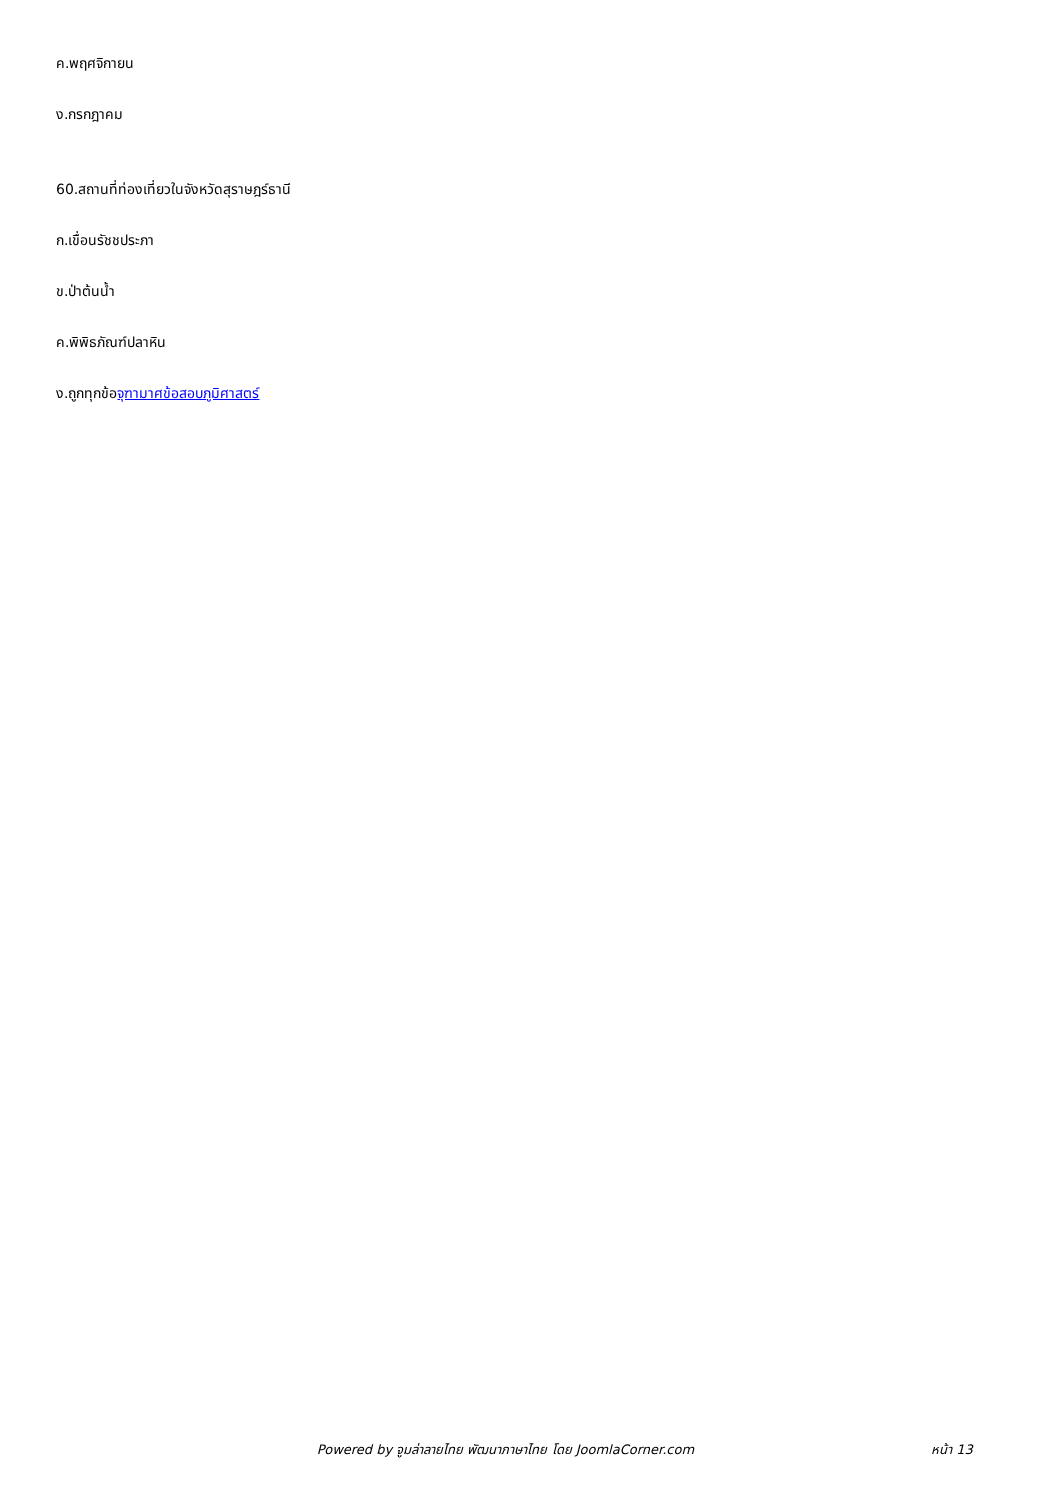ค.พฤศจิกายน
ง.กรกฎาคม
60.สถานที่ท่องเที่ยวในจังหวัดสุราษฎร์ธานี
ก.เขื่อนรัชชประภา
ข.ป่าต้นน้ำ
ค.พิพิธภัณฑ์ปลาหิน
ง.ถูกทุกข้อจุฑามาศข้อสอบภูมิศาสตร์
Powered by จูมล่าลายไทย พัฒนาภาษาไทย โดย JoomlaCorner.com
หน้า 13